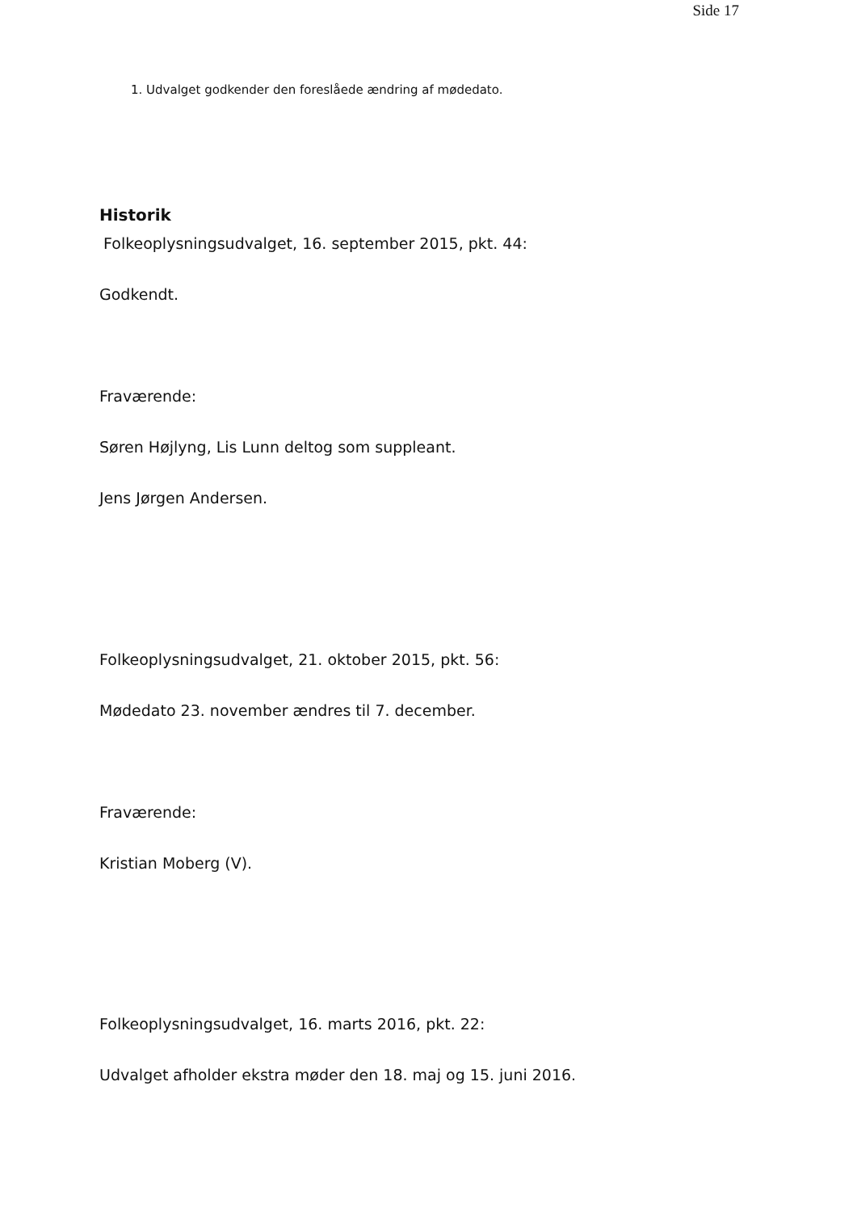Side 17
1. Udvalget godkender den foreslåede ændring af mødedato.
Historik
Folkeoplysningsudvalget, 16. september 2015, pkt. 44:
Godkendt.
Fraværende:
Søren Højlyng, Lis Lunn deltog som suppleant.
Jens Jørgen Andersen.
Folkeoplysningsudvalget, 21. oktober 2015, pkt. 56:
Mødedato 23. november ændres til 7. december.
Fraværende:
Kristian Moberg (V).
Folkeoplysningsudvalget, 16. marts 2016, pkt. 22:
Udvalget afholder ekstra møder den 18. maj og 15. juni 2016.